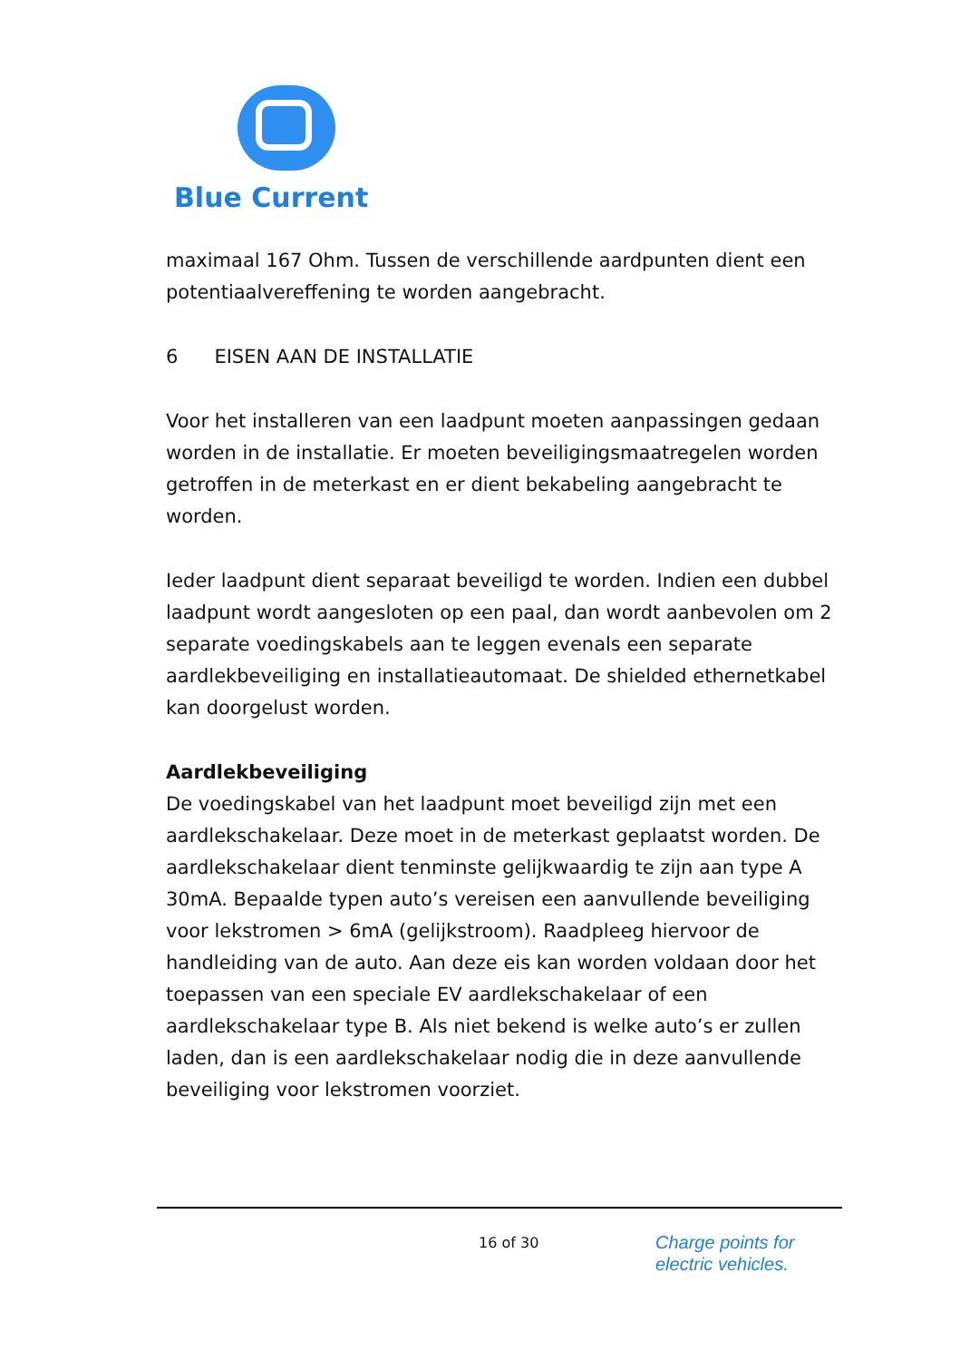Blue Current
maximaal 167 Ohm. Tussen de verschillende aardpunten dient een potentiaalvereffening te worden aangebracht.
6 EISEN AAN DE INSTALLATIE
Voor het installeren van een laadpunt moeten aanpassingen gedaan worden in de installatie. Er moeten beveiligingsmaatregelen worden getroffen in de meterkast en er dient bekabeling aangebracht te worden.
Ieder laadpunt dient separaat beveiligd te worden. Indien een dubbel laadpunt wordt aangesloten op een paal, dan wordt aanbevolen om 2 separate voedingskabels aan te leggen evenals een separate aardlekbeveiliging en installatieautomaat. De shielded ethernetkabel kan doorgelust worden.
Aardlekbeveiliging
De voedingskabel van het laadpunt moet beveiligd zijn met een aardlekschakelaar. Deze moet in de meterkast geplaatst worden. De aardlekschakelaar dient tenminste gelijkwaardig te zijn aan type A 30mA. Bepaalde typen auto’s vereisen een aanvullende beveiliging voor lekstromen > 6mA (gelijkstroom). Raadpleeg hiervoor de handleiding van de auto. Aan deze eis kan worden voldaan door het toepassen van een speciale EV aardlekschakelaar of een aardlekschakelaar type B. Als niet bekend is welke auto’s er zullen laden, dan is een aardlekschakelaar nodig die in deze aanvullende beveiliging voor lekstromen voorziet.
16 of 30
Charge points for
electric vehicles.